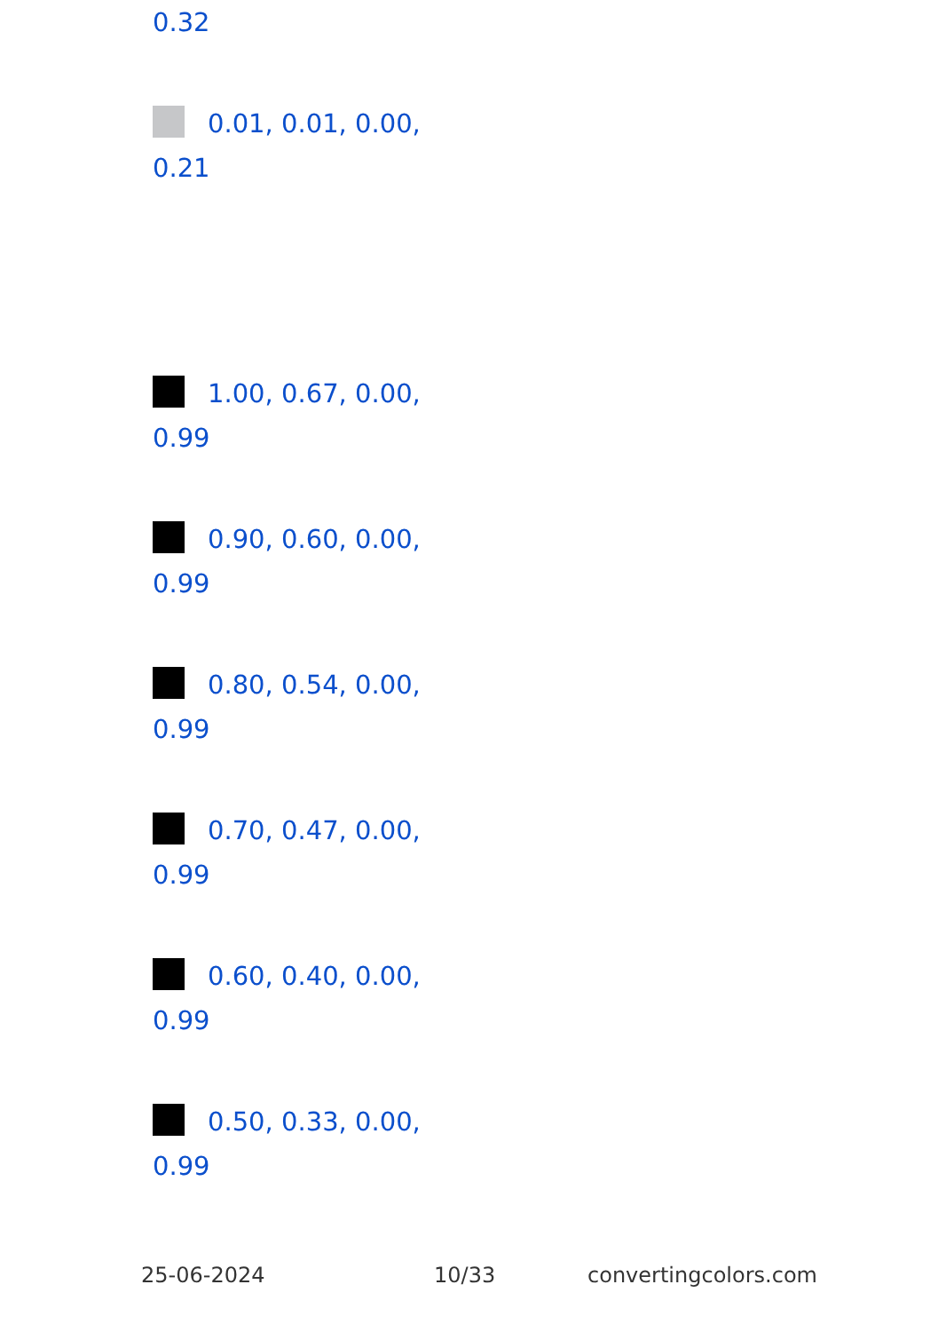0.32
0.01, 0.01, 0.00, 0.21
1.00, 0.67, 0.00, 0.99
0.90, 0.60, 0.00, 0.99
0.80, 0.54, 0.00, 0.99
0.70, 0.47, 0.00, 0.99
0.60, 0.40, 0.00, 0.99
0.50, 0.33, 0.00, 0.99
25-06-2024 10/33 convertingcolors.com